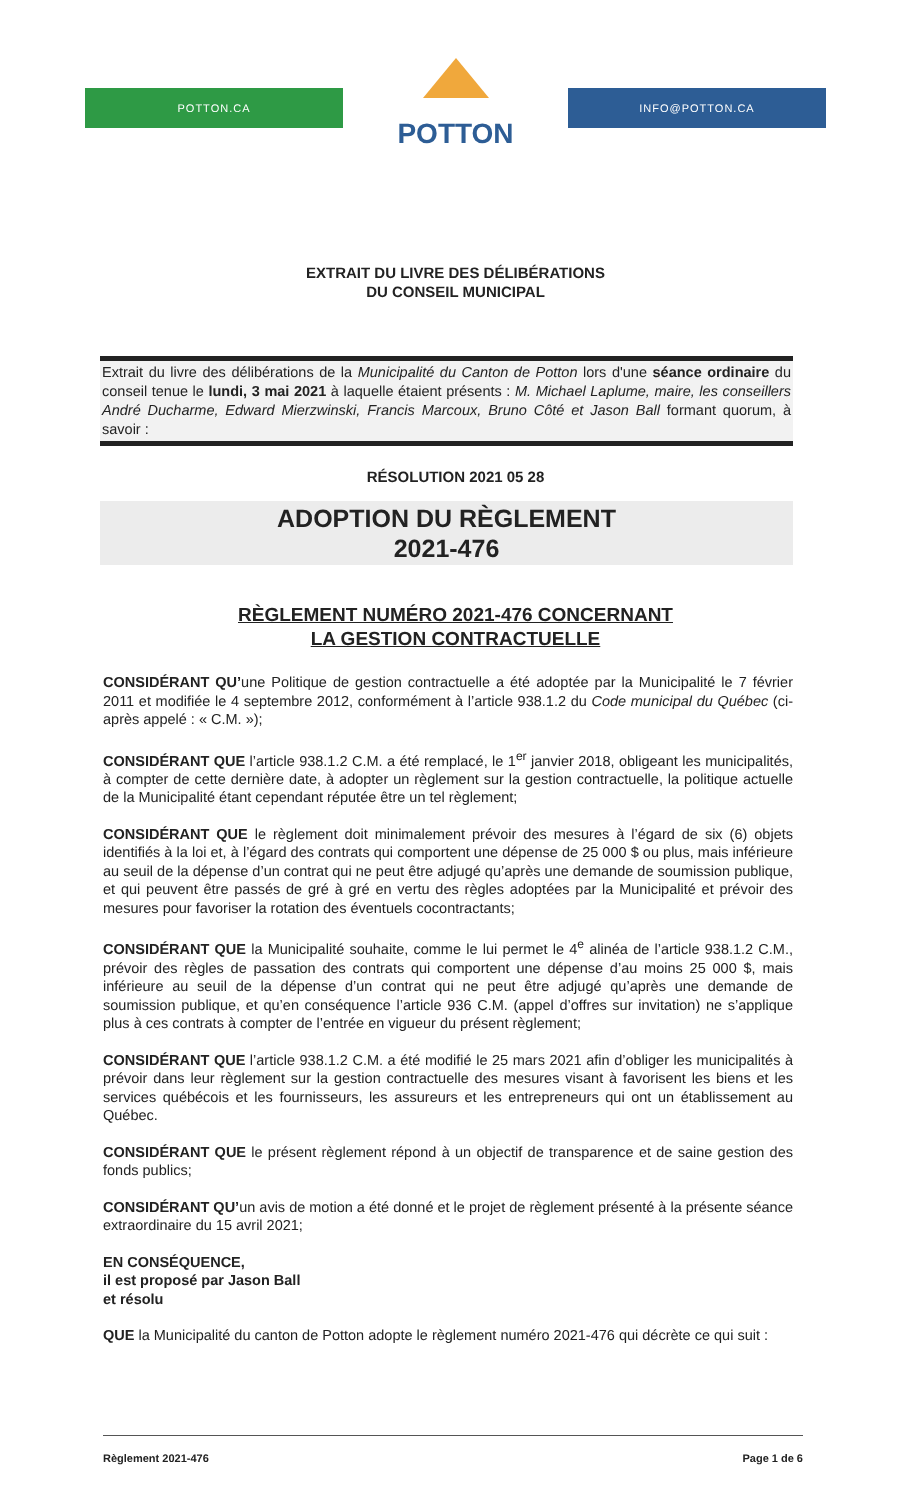POTTON.CA
POTTON
INFO@POTTON.CA
EXTRAIT DU LIVRE DES DÉLIBÉRATIONS
DU CONSEIL MUNICIPAL
Extrait du livre des délibérations de la Municipalité du Canton de Potton lors d'une séance ordinaire du conseil tenue le lundi, 3 mai 2021 à laquelle étaient présents : M. Michael Laplume, maire, les conseillers André Ducharme, Edward Mierzwinski, Francis Marcoux, Bruno Côté et Jason Ball formant quorum, à savoir :
RÉSOLUTION 2021 05 28
ADOPTION DU RÈGLEMENT
2021-476
RÈGLEMENT NUMÉRO 2021-476 CONCERNANT
LA GESTION CONTRACTUELLE
CONSIDÉRANT QU’une Politique de gestion contractuelle a été adoptée par la Municipalité le 7 février 2011 et modifiée le 4 septembre 2012, conformément à l’article 938.1.2 du Code municipal du Québec (ci-après appelé : « C.M. »);
CONSIDÉRANT QUE l’article 938.1.2 C.M. a été remplacé, le 1<sup>er</sup> janvier 2018, obligeant les municipalités, à compter de cette dernière date, à adopter un règlement sur la gestion contractuelle, la politique actuelle de la Municipalité étant cependant réputée être un tel règlement;
CONSIDÉRANT QUE le règlement doit minimalement prévoir des mesures à l’égard de six (6) objets identifiés à la loi et, à l’égard des contrats qui comportent une dépense de 25 000 $ ou plus, mais inférieure au seuil de la dépense d’un contrat qui ne peut être adjugé qu’après une demande de soumission publique, et qui peuvent être passés de gré à gré en vertu des règles adoptées par la Municipalité et prévoir des mesures pour favoriser la rotation des éventuels cocontractants;
CONSIDÉRANT QUE la Municipalité souhaite, comme le lui permet le 4<sup>e</sup> alinéa de l’article 938.1.2 C.M., prévoir des règles de passation des contrats qui comportent une dépense d’au moins 25 000 $, mais inférieure au seuil de la dépense d’un contrat qui ne peut être adjugé qu’après une demande de soumission publique, et qu’en conséquence l’article 936 C.M. (appel d’offres sur invitation) ne s’applique plus à ces contrats à compter de l’entrée en vigueur du présent règlement;
CONSIDÉRANT QUE l’article 938.1.2 C.M. a été modifié le 25 mars 2021 afin d’obliger les municipalités à prévoir dans leur règlement sur la gestion contractuelle des mesures visant à favorisent les biens et les services québécois et les fournisseurs, les assureurs et les entrepreneurs qui ont un établissement au Québec.
CONSIDÉRANT QUE le présent règlement répond à un objectif de transparence et de saine gestion des fonds publics;
CONSIDÉRANT QU’un avis de motion a été donné et le projet de règlement présenté à la présente séance extraordinaire du 15 avril 2021;
EN CONSÉQUENCE,
il est proposé par Jason Ball
et résolu
QUE la Municipalité du canton de Potton adopte le règlement numéro 2021-476 qui décrète ce qui suit :
Règlement 2021-476 Page 1 de 6